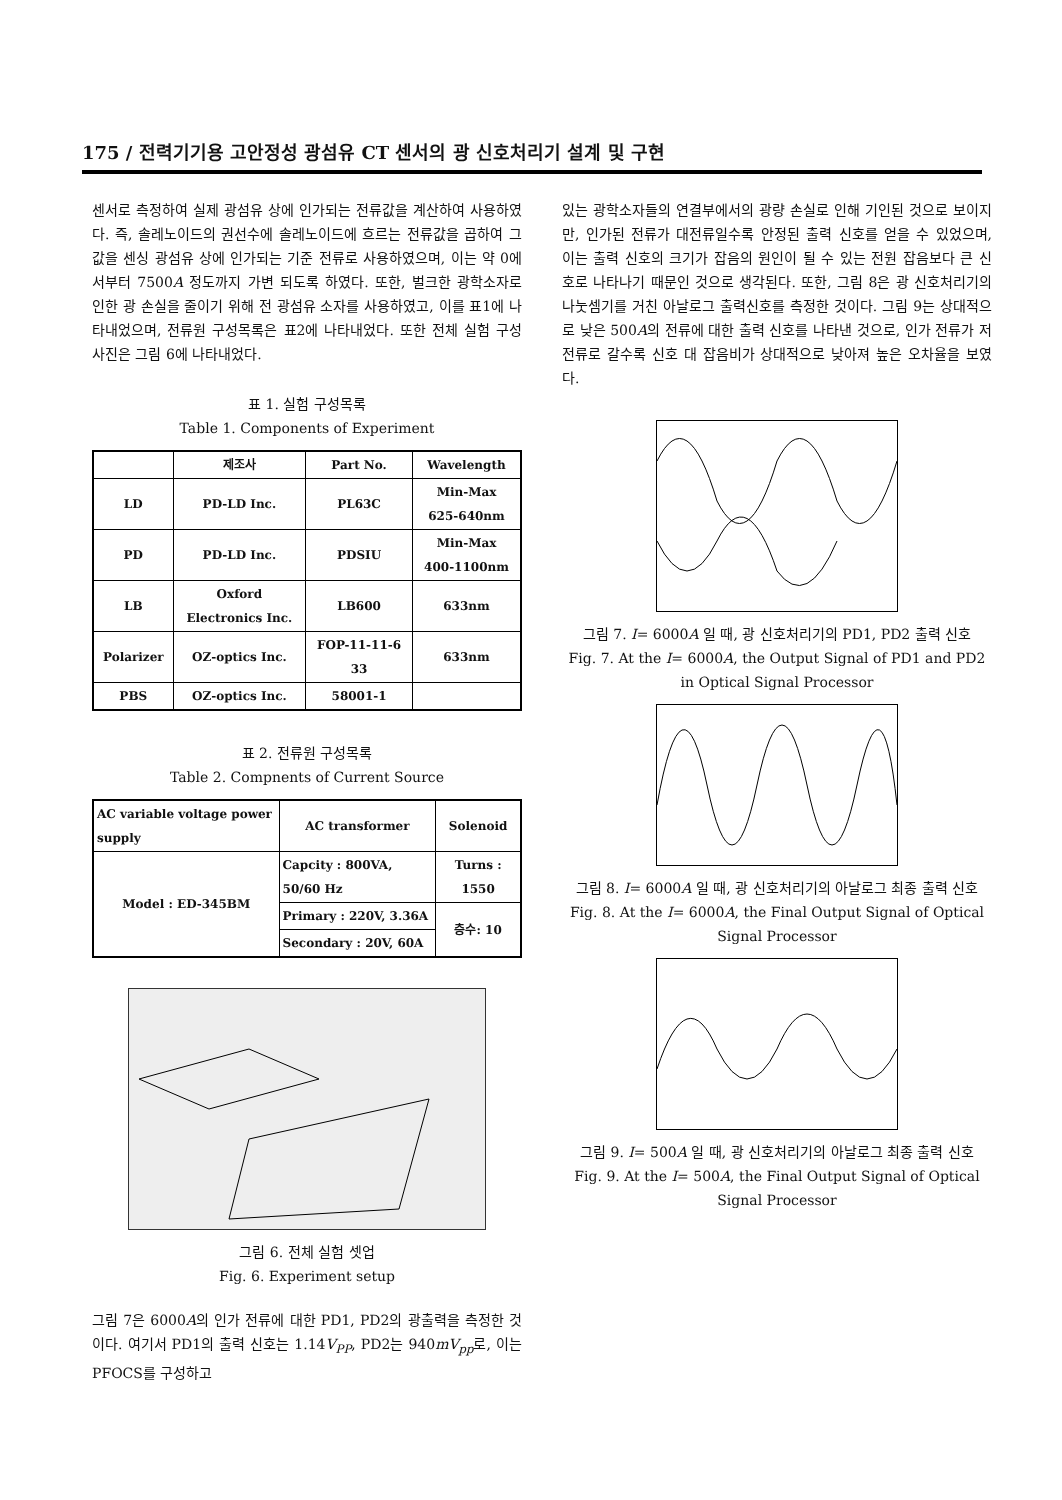175 / 전력기기용 고안정성 광섬유 CT 센서의 광 신호처리기 설계 및 구현
센서로 측정하여 실제 광섬유 상에 인가되는 전류값을 계산하여 사용하였다. 즉, 솔레노이드의 권선수에 솔레노이드에 흐르는 전류값을 곱하여 그 값을 센싱 광섬유 상에 인가되는 기준 전류로 사용하였으며, 이는 약 0에서부터 7500A 정도까지 가변 되도록 하였다. 또한, 벌크한 광학소자로 인한 광 손실을 줄이기 위해 전 광섬유 소자를 사용하였고, 이를 표1에 나타내었으며, 전류원 구성목록은 표2에 나타내었다. 또한 전체 실험 구성 사진은 그림 6에 나타내었다.
표 1. 실험 구성목록
Table 1. Components of Experiment
| | 제조사 | Part No. | Wavelength |
| --- | --- | --- | --- |
| LD | PD-LD Inc. | PL63C | Min-Max 625-640nm |
| PD | PD-LD Inc. | PDSIU | Min-Max 400-1100nm |
| LB | Oxford Electronics Inc. | LB600 | 633nm |
| Polarizer | OZ-optics Inc. | FOP-11-11-6 33 | 633nm |
| PBS | OZ-optics Inc. | 58001-1 | |
표 2. 전류원 구성목록
Table 2. Compnents of Current Source
| AC variable voltage power supply | AC transformer | Solenoid |
| Model : ED-345BM | Capcity : 800VA, 50/60 Hz | Turns : 1550 |
| | Primary : 220V, 3.36A | 층수: 10 |
| | Secondary : 20V, 60A | |
그림 6. 전체 실험 셋업
Fig. 6. Experiment setup
그림 7은 6000A의 인가 전류에 대한 PD1, PD2의 광출력을 측정한 것이다. 여기서 PD1의 출력 신호는 1.14V<sub>PP</sub>, PD2는 940mV<sub>pp</sub>로, 이는 PFOCS를 구성하고
있는 광학소자들의 연결부에서의 광량 손실로 인해 기인된 것으로 보이지만, 인가된 전류가 대전류일수록 안정된 출력 신호를 얻을 수 있었으며, 이는 출력 신호의 크기가 잡음의 원인이 될 수 있는 전원 잡음보다 큰 신호로 나타나기 때문인 것으로 생각된다. 또한, 그림 8은 광 신호처리기의 나눗셈기를 거친 아날로그 출력신호를 측정한 것이다. 그림 9는 상대적으로 낮은 500A의 전류에 대한 출력 신호를 나타낸 것으로, 인가 전류가 저전류로 갈수록 신호 대 잡음비가 상대적으로 낮아져 높은 오차율을 보였다.
그림 7. I= 6000A 일 때, 광 신호처리기의 PD1, PD2 출력 신호
Fig. 7. At the I= 6000A, the Output Signal of PD1 and PD2 in Optical Signal Processor
그림 8. I= 6000A 일 때, 광 신호처리기의 아날로그 최종 출력 신호
Fig. 8. At the I= 6000A, the Final Output Signal of Optical Signal Processor
그림 9. I= 500A 일 때, 광 신호처리기의 아날로그 최종 출력 신호
Fig. 9. At the I= 500A, the Final Output Signal of Optical Signal Processor